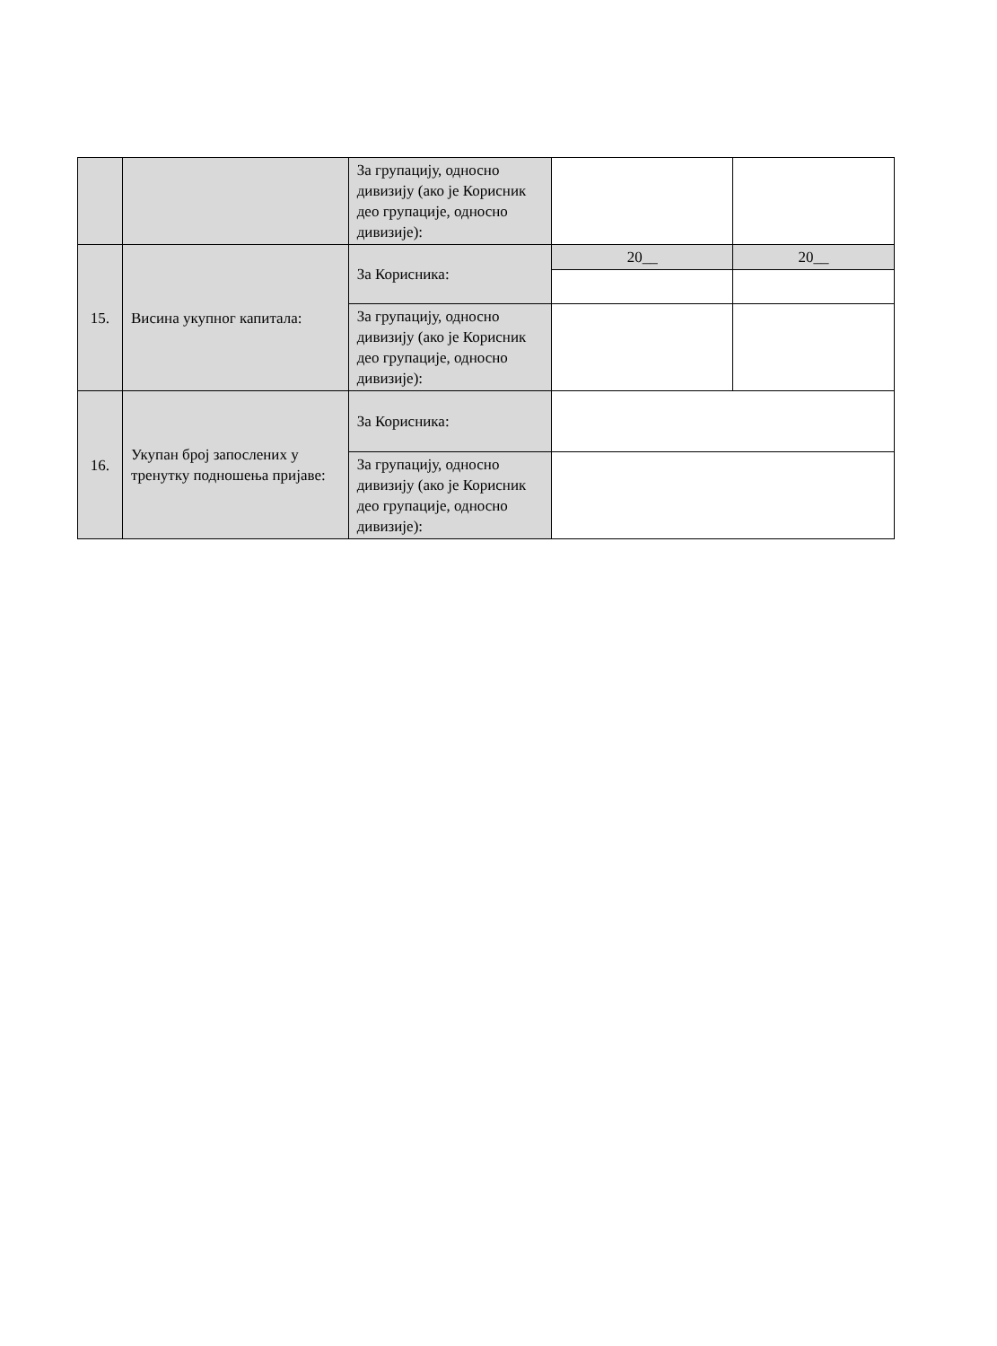| | | За групацију, односно дивизију (ако је Корисник део групације, односно дивизије): | | |
| 15. | Висина укупног капитала: | За Корисника: | 20__ | 20__ |
| | | За групацију, односно дивизију (ако је Корисник део групације, односно дивизије): | | |
| 16. | Укупан број запослених у тренутку подношења пријаве: | За Корисника: | | |
| | | За групацију, односно дивизију (ако је Корисник део групације, односно дивизије): | | |